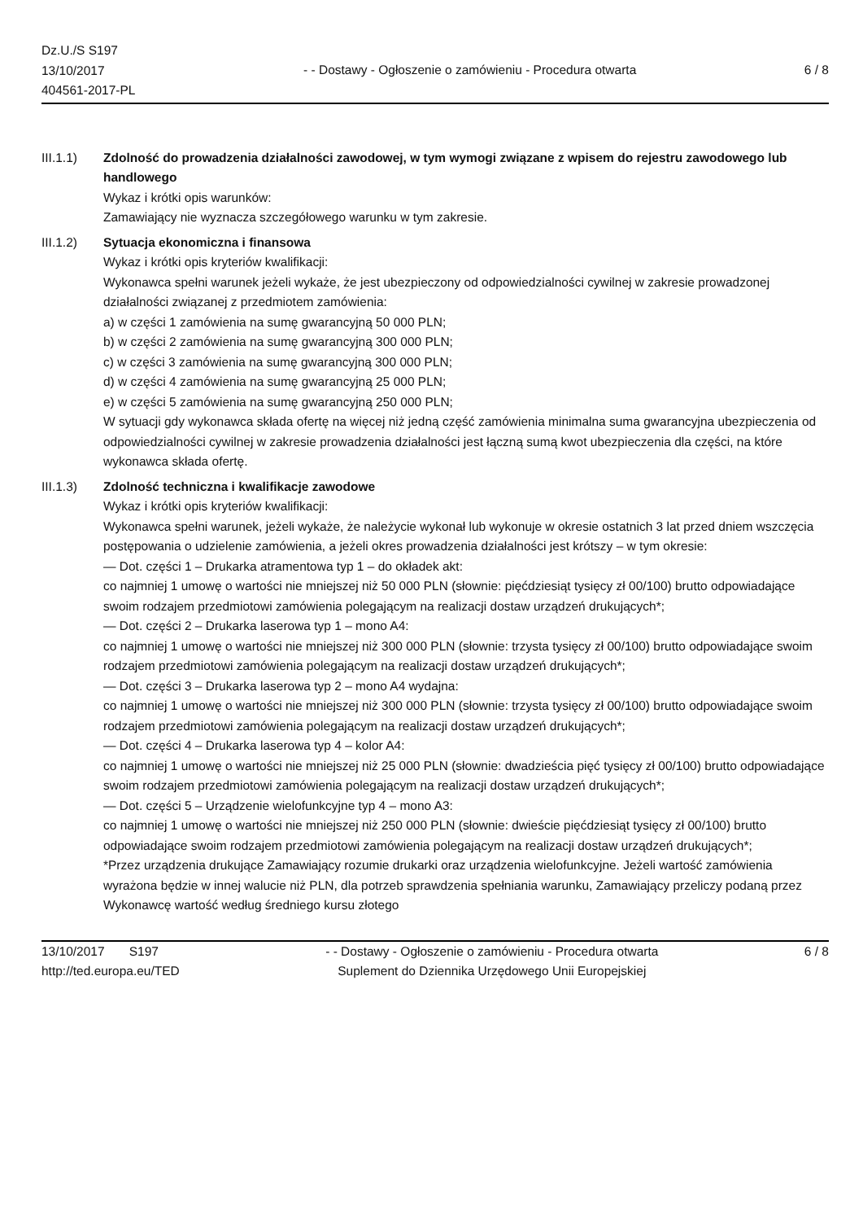Dz.U./S S197
13/10/2017
404561-2017-PL
- - Dostawy - Ogłoszenie o zamówieniu - Procedura otwarta
6 / 8
III.1.1) Zdolność do prowadzenia działalności zawodowej, w tym wymogi związane z wpisem do rejestru zawodowego lub handlowego
Wykaz i krótki opis warunków:
Zamawiający nie wyznacza szczegółowego warunku w tym zakresie.
III.1.2) Sytuacja ekonomiczna i finansowa
Wykaz i krótki opis kryteriów kwalifikacji:
Wykonawca spełni warunek jeżeli wykaże, że jest ubezpieczony od odpowiedzialności cywilnej w zakresie prowadzonej działalności związanej z przedmiotem zamówienia:
a) w części 1 zamówienia na sumę gwarancyjną 50 000 PLN;
b) w części 2 zamówienia na sumę gwarancyjną 300 000 PLN;
c) w części 3 zamówienia na sumę gwarancyjną 300 000 PLN;
d) w części 4 zamówienia na sumę gwarancyjną 25 000 PLN;
e) w części 5 zamówienia na sumę gwarancyjną 250 000 PLN;
W sytuacji gdy wykonawca składa ofertę na więcej niż jedną część zamówienia minimalna suma gwarancyjna ubezpieczenia od odpowiedzialności cywilnej w zakresie prowadzenia działalności jest łączną sumą kwot ubezpieczenia dla części, na które wykonawca składa ofertę.
III.1.3) Zdolność techniczna i kwalifikacje zawodowe
Wykaz i krótki opis kryteriów kwalifikacji:
Wykonawca spełni warunek, jeżeli wykaże, że należycie wykonał lub wykonuje w okresie ostatnich 3 lat przed dniem wszczęcia postępowania o udzielenie zamówienia, a jeżeli okres prowadzenia działalności jest krótszy – w tym okresie:
— Dot. części 1 – Drukarka atramentowa typ 1 – do okładek akt:
co najmniej 1 umowę o wartości nie mniejszej niż 50 000 PLN (słownie: pięćdziesiąt tysięcy zł 00/100) brutto odpowiadające swoim rodzajem przedmiotowi zamówienia polegającym na realizacji dostaw urządzeń drukujących*;
— Dot. części 2 – Drukarka laserowa typ 1 – mono A4:
co najmniej 1 umowę o wartości nie mniejszej niż 300 000 PLN (słownie: trzysta tysięcy zł 00/100) brutto odpowiadające swoim rodzajem przedmiotowi zamówienia polegającym na realizacji dostaw urządzeń drukujących*;
— Dot. części 3 – Drukarka laserowa typ 2 – mono A4 wydajna:
co najmniej 1 umowę o wartości nie mniejszej niż 300 000 PLN (słownie: trzysta tysięcy zł 00/100) brutto odpowiadające swoim rodzajem przedmiotowi zamówienia polegającym na realizacji dostaw urządzeń drukujących*;
— Dot. części 4 – Drukarka laserowa typ 4 – kolor A4:
co najmniej 1 umowę o wartości nie mniejszej niż 25 000 PLN (słownie: dwadzieścia pięć tysięcy zł 00/100) brutto odpowiadające swoim rodzajem przedmiotowi zamówienia polegającym na realizacji dostaw urządzeń drukujących*;
— Dot. części 5 – Urządzenie wielofunkcyjne typ 4 – mono A3:
co najmniej 1 umowę o wartości nie mniejszej niż 250 000 PLN (słownie: dwieście pięćdziesiąt tysięcy zł 00/100) brutto odpowiadające swoim rodzajem przedmiotowi zamówienia polegającym na realizacji dostaw urządzeń drukujących*;
*Przez urządzenia drukujące Zamawiający rozumie drukarki oraz urządzenia wielofunkcyjne. Jeżeli wartość zamówienia wyrażona będzie w innej walucie niż PLN, dla potrzeb sprawdzenia spełniania warunku, Zamawiający przeliczy podaną przez Wykonawcę wartość według średniego kursu złotego
13/10/2017 S197
http://ted.europa.eu/TED
- - Dostawy - Ogłoszenie o zamówieniu - Procedura otwarta
Suplement do Dziennika Urzędowego Unii Europejskiej
6 / 8